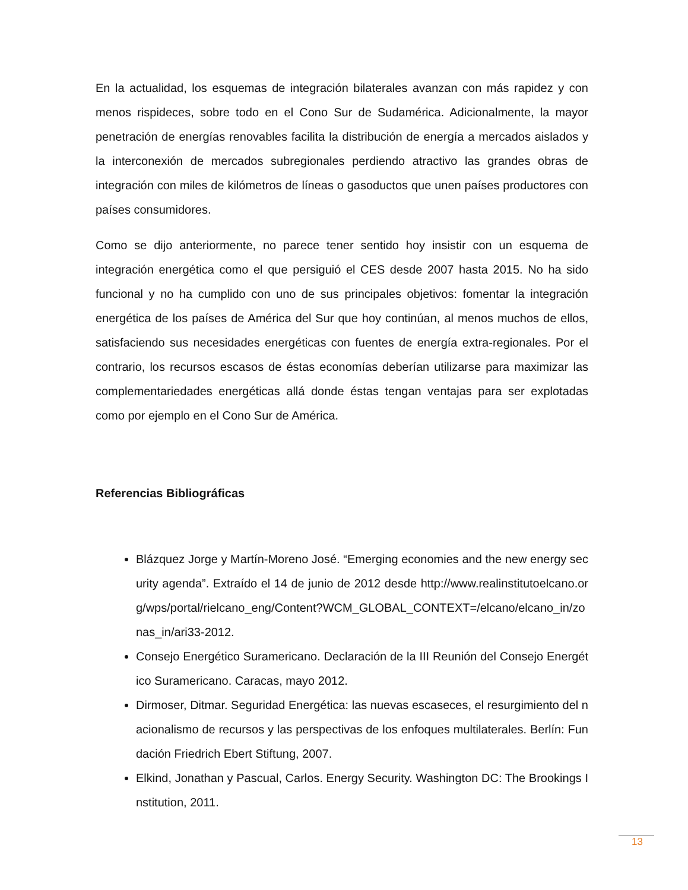En la actualidad, los esquemas de integración bilaterales avanzan con más rapidez y con menos rispideces, sobre todo en el Cono Sur de Sudamérica. Adicionalmente, la mayor penetración de energías renovables facilita la distribución de energía a mercados aislados y la interconexión de mercados subregionales perdiendo atractivo las grandes obras de integración con miles de kilómetros de líneas o gasoductos que unen países productores con países consumidores.
Como se dijo anteriormente, no parece tener sentido hoy insistir con un esquema de integración energética como el que persiguió el CES desde 2007 hasta 2015. No ha sido funcional y no ha cumplido con uno de sus principales objetivos: fomentar la integración energética de los países de América del Sur que hoy continúan, al menos muchos de ellos, satisfaciendo sus necesidades energéticas con fuentes de energía extra-regionales. Por el contrario, los recursos escasos de éstas economías deberían utilizarse para maximizar las complementariedades energéticas allá donde éstas tengan ventajas para ser explotadas como por ejemplo en el Cono Sur de América.
Referencias Bibliográficas
Blázquez Jorge y Martín-Moreno José. “Emerging economies and the new energy security agenda”. Extraído el 14 de junio de 2012 desde http://www.realinstitutoelcano.org/wps/portal/rielcano_eng/Content?WCM_GLOBAL_CONTEXT=/elcano/elcano_in/zonas_in/ari33-2012.
Consejo Energético Suramericano. Declaración de la III Reunión del Consejo Energético Suramericano. Caracas, mayo 2012.
Dirmoser, Ditmar. Seguridad Energética: las nuevas escaseces, el resurgimiento del nacionalismo de recursos y las perspectivas de los enfoques multilaterales. Berlín: Fundación Friedrich Ebert Stiftung, 2007.
Elkind, Jonathan y Pascual, Carlos. Energy Security. Washington DC: The Brookings Institution, 2011.
13